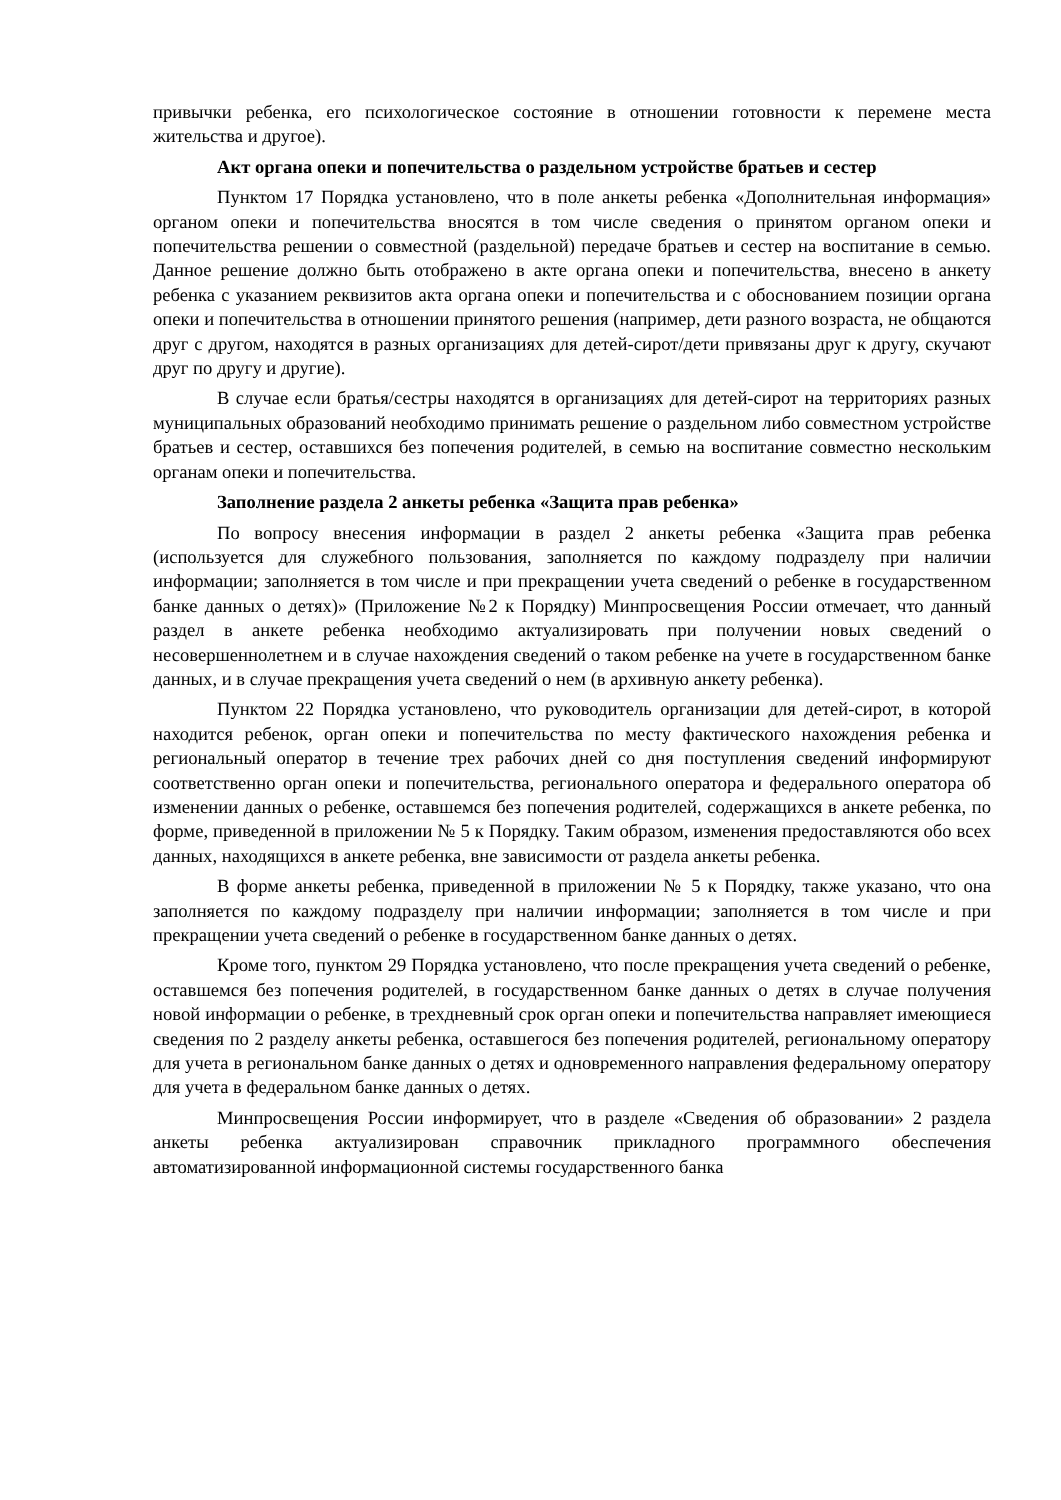привычки ребенка, его психологическое состояние в отношении готовности к перемене места жительства и другое).
Акт органа опеки и попечительства о раздельном устройстве братьев и сестер
Пунктом 17 Порядка установлено, что в поле анкеты ребенка «Дополнительная информация» органом опеки и попечительства вносятся в том числе сведения о принятом органом опеки и попечительства решении о совместной (раздельной) передаче братьев и сестер на воспитание в семью. Данное решение должно быть отображено в акте органа опеки и попечительства, внесено в анкету ребенка с указанием реквизитов акта органа опеки и попечительства и с обоснованием позиции органа опеки и попечительства в отношении принятого решения (например, дети разного возраста, не общаются друг с другом, находятся в разных организациях для детей-сирот/дети привязаны друг к другу, скучают друг по другу и другие).
В случае если братья/сестры находятся в организациях для детей-сирот на территориях разных муниципальных образований необходимо принимать решение о раздельном либо совместном устройстве братьев и сестер, оставшихся без попечения родителей, в семью на воспитание совместно нескольким органам опеки и попечительства.
Заполнение раздела 2 анкеты ребенка «Защита прав ребенка»
По вопросу внесения информации в раздел 2 анкеты ребенка «Защита прав ребенка (используется для служебного пользования, заполняется по каждому подразделу при наличии информации; заполняется в том числе и при прекращении учета сведений о ребенке в государственном банке данных о детях)» (Приложение №2 к Порядку) Минпросвещения России отмечает, что данный раздел в анкете ребенка необходимо актуализировать при получении новых сведений о несовершеннолетнем и в случае нахождения сведений о таком ребенке на учете в государственном банке данных, и в случае прекращения учета сведений о нем (в архивную анкету ребенка).
Пунктом 22 Порядка установлено, что руководитель организации для детей-сирот, в которой находится ребенок, орган опеки и попечительства по месту фактического нахождения ребенка и региональный оператор в течение трех рабочих дней со дня поступления сведений информируют соответственно орган опеки и попечительства, регионального оператора и федерального оператора об изменении данных о ребенке, оставшемся без попечения родителей, содержащихся в анкете ребенка, по форме, приведенной в приложении № 5 к Порядку. Таким образом, изменения предоставляются обо всех данных, находящихся в анкете ребенка, вне зависимости от раздела анкеты ребенка.
В форме анкеты ребенка, приведенной в приложении № 5 к Порядку, также указано, что она заполняется по каждому подразделу при наличии информации; заполняется в том числе и при прекращении учета сведений о ребенке в государственном банке данных о детях.
Кроме того, пунктом 29 Порядка установлено, что после прекращения учета сведений о ребенке, оставшемся без попечения родителей, в государственном банке данных о детях в случае получения новой информации о ребенке, в трехдневный срок орган опеки и попечительства направляет имеющиеся сведения по 2 разделу анкеты ребенка, оставшегося без попечения родителей, региональному оператору для учета в региональном банке данных о детях и одновременного направления федеральному оператору для учета в федеральном банке данных о детях.
Минпросвещения России информирует, что в разделе «Сведения об образовании» 2 раздела анкеты ребенка актуализирован справочник прикладного программного обеспечения автоматизированной информационной системы государственного банка